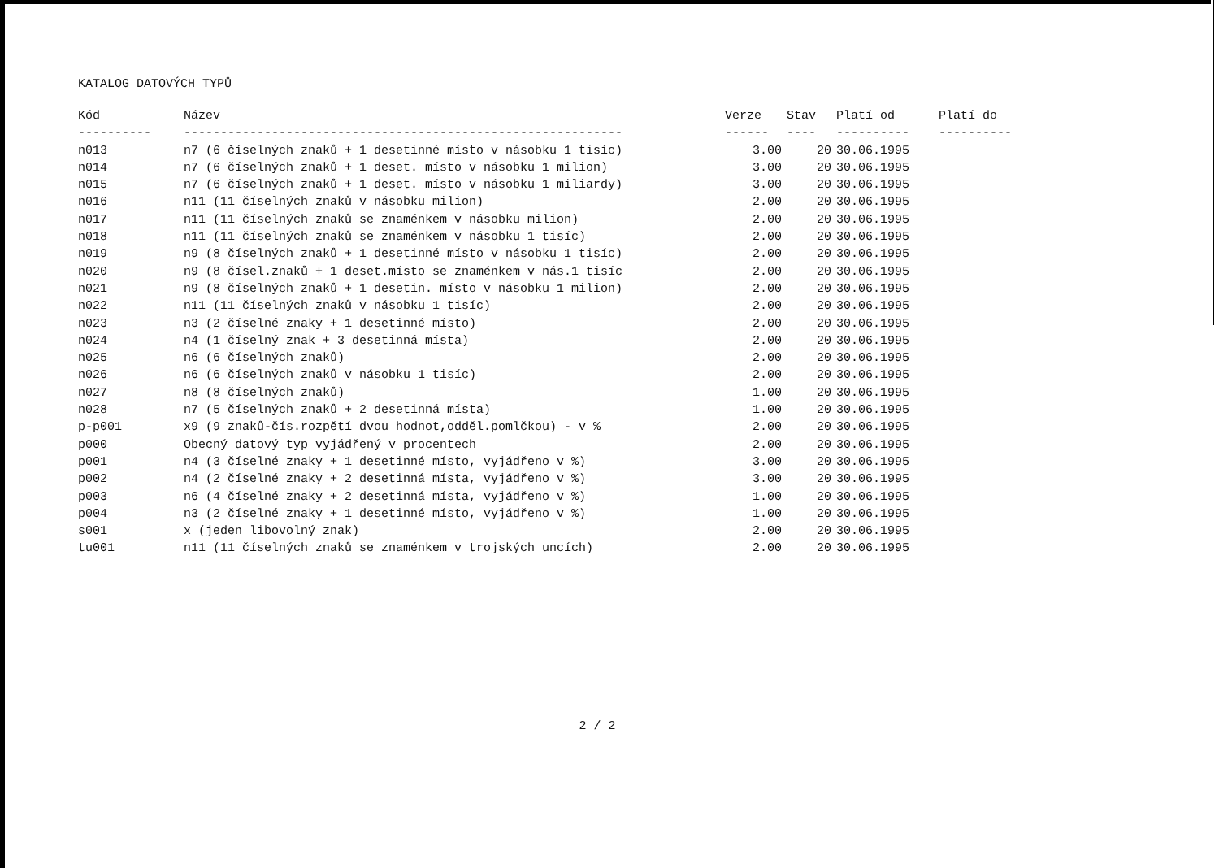KATALOG DATOVÝCH TYPŮ
| Kód | Název | Verze | Stav | Platí od | Platí do |
| --- | --- | --- | --- | --- | --- |
| ---------- | ------------------------------------------------------------ | ------ | ---- | ---------- | ---------- |
| n013 | n7 (6 číselných znaků + 1 desetinné místo v násobku 1 tisíc) | 3.00 | 20 | 30.06.1995 | |
| n014 | n7 (6 číselných znaků + 1 deset. místo v násobku 1 milion) | 3.00 | 20 | 30.06.1995 | |
| n015 | n7 (6 číselných znaků + 1 deset. místo v násobku 1 miliardy) | 3.00 | 20 | 30.06.1995 | |
| n016 | n11 (11 číselných znaků v násobku milion) | 2.00 | 20 | 30.06.1995 | |
| n017 | n11 (11 číselných znaků se znaménkem v násobku milion) | 2.00 | 20 | 30.06.1995 | |
| n018 | n11 (11 číselných znaků se znaménkem v násobku 1 tisíc) | 2.00 | 20 | 30.06.1995 | |
| n019 | n9 (8 číselných znaků + 1 desetinné místo v násobku 1 tisíc) | 2.00 | 20 | 30.06.1995 | |
| n020 | n9 (8 čísel.znaků + 1 deset.místo se znaménkem v nás.1 tisíc | 2.00 | 20 | 30.06.1995 | |
| n021 | n9 (8 číselných znaků + 1 desetin. místo v násobku 1 milion) | 2.00 | 20 | 30.06.1995 | |
| n022 | n11 (11 číselných znaků v násobku 1 tisíc) | 2.00 | 20 | 30.06.1995 | |
| n023 | n3 (2 číselné znaky + 1 desetinné místo) | 2.00 | 20 | 30.06.1995 | |
| n024 | n4 (1 číselný znak + 3 desetinná místa) | 2.00 | 20 | 30.06.1995 | |
| n025 | n6 (6 číselných znaků) | 2.00 | 20 | 30.06.1995 | |
| n026 | n6 (6 číselných znaků v násobku 1 tisíc) | 2.00 | 20 | 30.06.1995 | |
| n027 | n8 (8 číselných znaků) | 1.00 | 20 | 30.06.1995 | |
| n028 | n7 (5 číselných znaků + 2 desetinná místa) | 1.00 | 20 | 30.06.1995 | |
| p-p001 | x9 (9 znaků-čís.rozpětí dvou hodnot,odděl.pomlčkou) - v % | 2.00 | 20 | 30.06.1995 | |
| p000 | Obecný datový typ vyjádřený v procentech | 2.00 | 20 | 30.06.1995 | |
| p001 | n4 (3 číselné znaky + 1 desetinné místo, vyjádřeno v %) | 3.00 | 20 | 30.06.1995 | |
| p002 | n4 (2 číselné znaky + 2 desetinná místa, vyjádřeno v %) | 3.00 | 20 | 30.06.1995 | |
| p003 | n6 (4 číselné znaky + 2 desetinná místa, vyjádřeno v %) | 1.00 | 20 | 30.06.1995 | |
| p004 | n3 (2 číselné znaky + 1 desetinné místo, vyjádřeno v %) | 1.00 | 20 | 30.06.1995 | |
| s001 | x (jeden libovolný znak) | 2.00 | 20 | 30.06.1995 | |
| tu001 | n11 (11 číselných znaků se znaménkem v trojských uncích) | 2.00 | 20 | 30.06.1995 | |
2 / 2